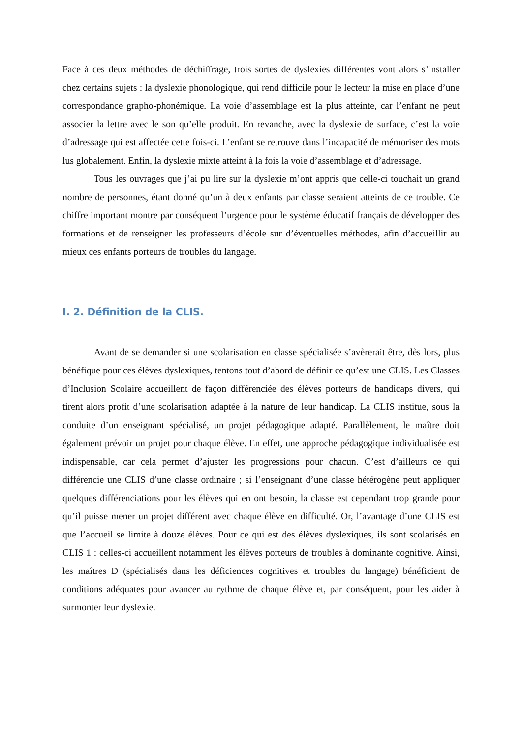Face à ces deux méthodes de déchiffrage, trois sortes de dyslexies différentes vont alors s’installer chez certains sujets : la dyslexie phonologique, qui rend difficile pour le lecteur la mise en place d’une correspondance grapho-phonémique. La voie d’assemblage est la plus atteinte, car l’enfant ne peut associer la lettre avec le son qu’elle produit. En revanche, avec la dyslexie de surface, c’est la voie d’adressage qui est affectée cette fois-ci. L’enfant se retrouve dans l’incapacité de mémoriser des mots lus globalement. Enfin, la dyslexie mixte atteint à la fois la voie d’assemblage et d’adressage.
Tous les ouvrages que j’ai pu lire sur la dyslexie m’ont appris que celle-ci touchait un grand nombre de personnes, étant donné qu’un à deux enfants par classe seraient atteints de ce trouble. Ce chiffre important montre par conséquent l’urgence pour le système éducatif français de développer des formations et de renseigner les professeurs d’école sur d’éventuelles méthodes, afin d’accueillir au mieux ces enfants porteurs de troubles du langage.
I. 2. Définition de la CLIS.
Avant de se demander si une scolarisation en classe spécialisée s’avèrerait être, dès lors, plus bénéfique pour ces élèves dyslexiques, tentons tout d’abord de définir ce qu’est une CLIS. Les Classes d’Inclusion Scolaire accueillent de façon différenciée des élèves porteurs de handicaps divers, qui tirent alors profit d’une scolarisation adaptée à la nature de leur handicap. La CLIS institue, sous la conduite d’un enseignant spécialisé, un projet pédagogique adapté. Parallèlement, le maître doit également prévoir un projet pour chaque élève. En effet, une approche pédagogique individualisée est indispensable, car cela permet d’ajuster les progressions pour chacun. C’est d’ailleurs ce qui différencie une CLIS d’une classe ordinaire ; si l’enseignant d’une classe hétérogène peut appliquer quelques différenciations pour les élèves qui en ont besoin, la classe est cependant trop grande pour qu’il puisse mener un projet différent avec chaque élève en difficulté. Or, l’avantage d’une CLIS est que l’accueil se limite à douze élèves. Pour ce qui est des élèves dyslexiques, ils sont scolarisés en CLIS 1 : celles-ci accueillent notamment les élèves porteurs de troubles à dominante cognitive. Ainsi, les maîtres D (spécialisés dans les déficiences cognitives et troubles du langage) bénéficient de conditions adéquates pour avancer au rythme de chaque élève et, par conséquent, pour les aider à surmonter leur dyslexie.